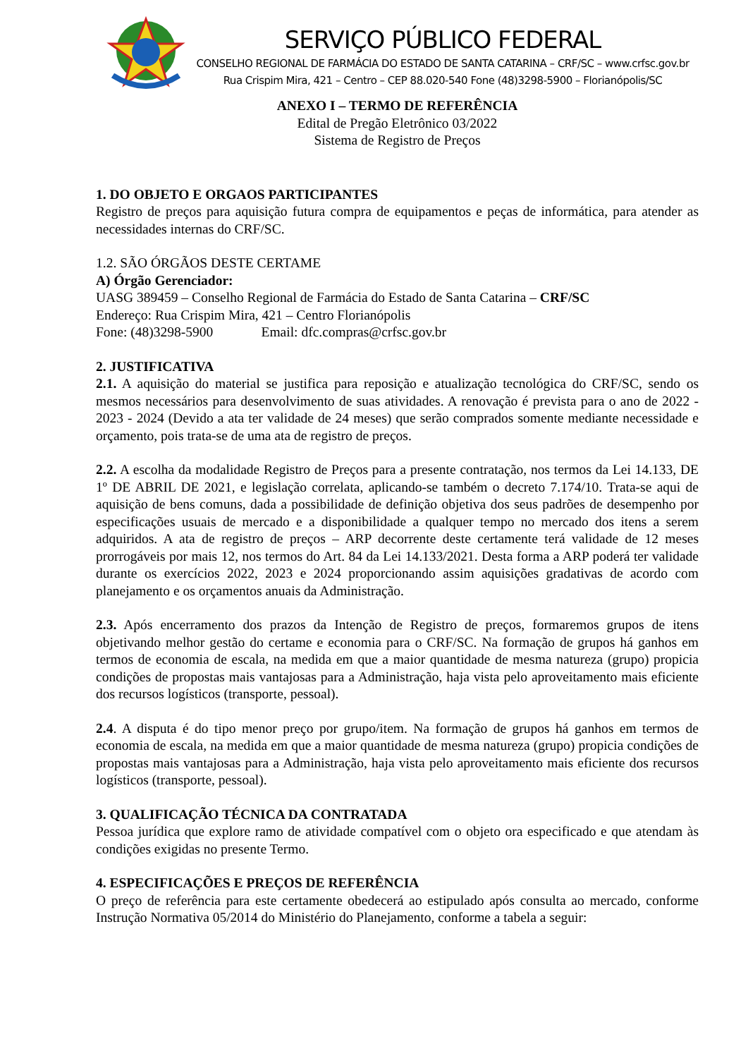SERVIÇO PÚBLICO FEDERAL
CONSELHO REGIONAL DE FARMÁCIA DO ESTADO DE SANTA CATARINA – CRF/SC – www.crfsc.gov.br
Rua Crispim Mira, 421 – Centro – CEP 88.020-540 Fone (48)3298-5900 – Florianópolis/SC
ANEXO I – TERMO DE REFERÊNCIA
Edital de Pregão Eletrônico 03/2022
Sistema de Registro de Preços
1. DO OBJETO E ORGAOS PARTICIPANTES
Registro de preços para aquisição futura compra de equipamentos e peças de informática, para atender as necessidades internas do CRF/SC.
1.2. SÃO ÓRGÃOS DESTE CERTAME
A) Órgão Gerenciador:
UASG 389459 – Conselho Regional de Farmácia do Estado de Santa Catarina – CRF/SC
Endereço: Rua Crispim Mira, 421 – Centro Florianópolis
Fone: (48)3298-5900 Email: dfc.compras@crfsc.gov.br
2. JUSTIFICATIVA
2.1. A aquisição do material se justifica para reposição e atualização tecnológica do CRF/SC, sendo os mesmos necessários para desenvolvimento de suas atividades. A renovação é prevista para o ano de 2022 - 2023 - 2024 (Devido a ata ter validade de 24 meses) que serão comprados somente mediante necessidade e orçamento, pois trata-se de uma ata de registro de preços.
2.2. A escolha da modalidade Registro de Preços para a presente contratação, nos termos da Lei 14.133, DE 1º DE ABRIL DE 2021, e legislação correlata, aplicando-se também o decreto 7.174/10. Trata-se aqui de aquisição de bens comuns, dada a possibilidade de definição objetiva dos seus padrões de desempenho por especificações usuais de mercado e a disponibilidade a qualquer tempo no mercado dos itens a serem adquiridos. A ata de registro de preços – ARP decorrente deste certamente terá validade de 12 meses prorrogáveis por mais 12, nos termos do Art. 84 da Lei 14.133/2021. Desta forma a ARP poderá ter validade durante os exercícios 2022, 2023 e 2024 proporcionando assim aquisições gradativas de acordo com planejamento e os orçamentos anuais da Administração.
2.3. Após encerramento dos prazos da Intenção de Registro de preços, formaremos grupos de itens objetivando melhor gestão do certame e economia para o CRF/SC. Na formação de grupos há ganhos em termos de economia de escala, na medida em que a maior quantidade de mesma natureza (grupo) propicia condições de propostas mais vantajosas para a Administração, haja vista pelo aproveitamento mais eficiente dos recursos logísticos (transporte, pessoal).
2.4. A disputa é do tipo menor preço por grupo/item. Na formação de grupos há ganhos em termos de economia de escala, na medida em que a maior quantidade de mesma natureza (grupo) propicia condições de propostas mais vantajosas para a Administração, haja vista pelo aproveitamento mais eficiente dos recursos logísticos (transporte, pessoal).
3. QUALIFICAÇÃO TÉCNICA DA CONTRATADA
Pessoa jurídica que explore ramo de atividade compatível com o objeto ora especificado e que atendam às condições exigidas no presente Termo.
4. ESPECIFICAÇÕES E PREÇOS DE REFERÊNCIA
O preço de referência para este certamente obedecerá ao estipulado após consulta ao mercado, conforme Instrução Normativa 05/2014 do Ministério do Planejamento, conforme a tabela a seguir: